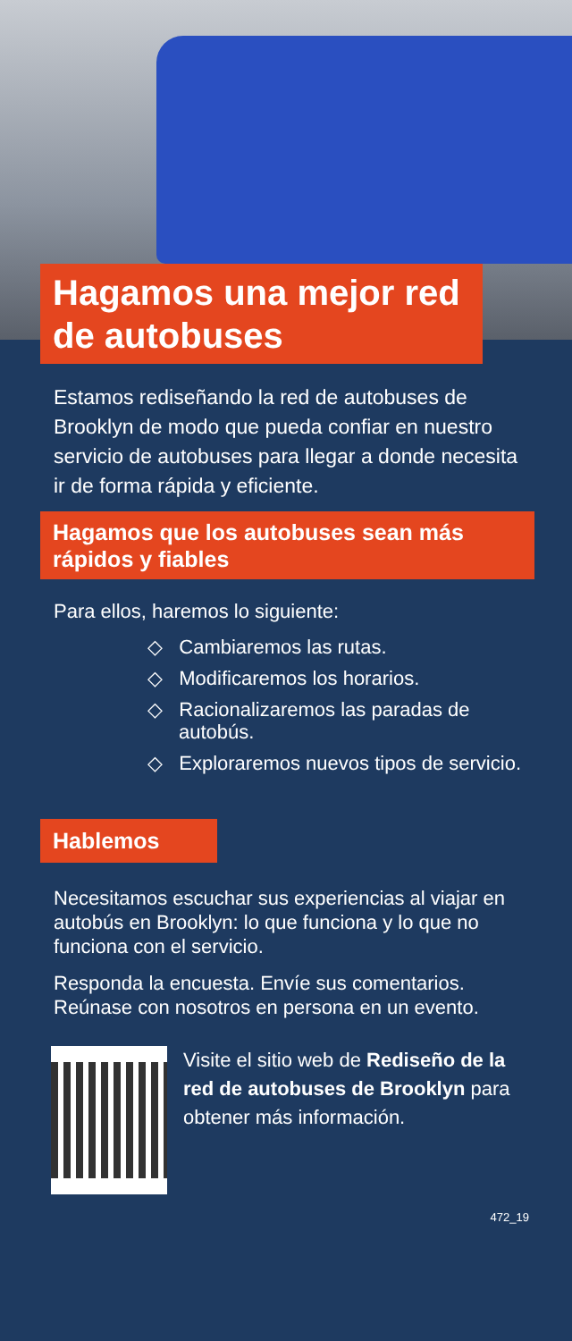Hagamos una mejor red de autobuses
Estamos rediseñando la red de autobuses de Brooklyn de modo que pueda confiar en nuestro servicio de autobuses para llegar a donde necesita ir de forma rápida y eficiente.
Hagamos que los autobuses sean más rápidos y fiables
Para ellos, haremos lo siguiente:
◇ Cambiaremos las rutas.
◇ Modificaremos los horarios.
◇ Racionalizaremos las paradas de autobús.
◇ Exploraremos nuevos tipos de servicio.
Hablemos
Necesitamos escuchar sus experiencias al viajar en autobús en Brooklyn: lo que funciona y lo que no funciona con el servicio.
Responda la encuesta. Envíe sus comentarios. Reúnase con nosotros en persona en un evento.
Visite el sitio web de Rediseño de la red de autobuses de Brooklyn para obtener más información.
472_19